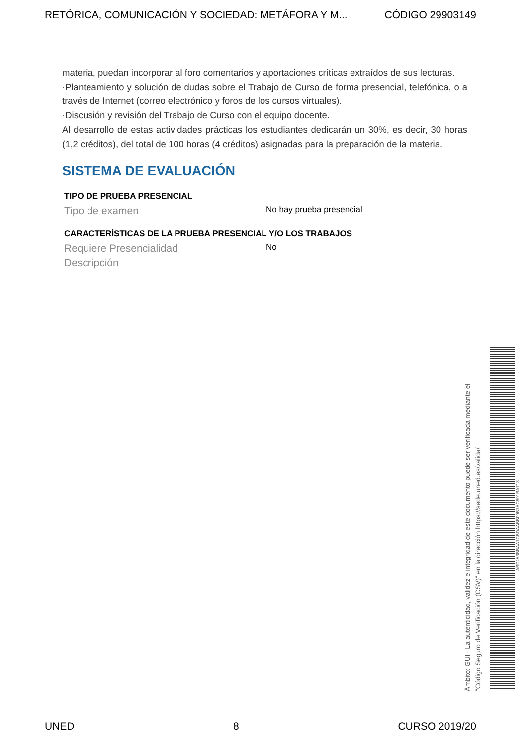RETÓRICA, COMUNICACIÓN Y SOCIEDAD: METÁFORA Y M... CÓDIGO 29903149
materia, puedan incorporar al foro comentarios y aportaciones críticas extraídos de sus lecturas.
·Planteamiento y solución de dudas sobre el Trabajo de Curso de forma presencial, telefónica, o a través de Internet (correo electrónico y foros de los cursos virtuales).
·Discusión y revisión del Trabajo de Curso con el equipo docente.
Al desarrollo de estas actividades prácticas los estudiantes dedicarán un 30%, es decir, 30 horas (1,2 créditos), del total de 100 horas (4 créditos) asignadas para la preparación de la materia.
SISTEMA DE EVALUACIÓN
TIPO DE PRUEBA PRESENCIAL
Tipo de examen
No hay prueba presencial
CARACTERÍSTICAS DE LA PRUEBA PRESENCIAL Y/O LOS TRABAJOS
Requiere Presencialidad
No
Descripción
Ámbito: GUI - La autenticidad, validez e integridad de este documento puede ser verificada mediante el
"Código Seguro de Verificación (CSV)" en la dirección https://sede.uned.es/valida/
ABD2A3BBAA1CBDAABB09B1AC591BA713
UNED 8 CURSO 2019/20